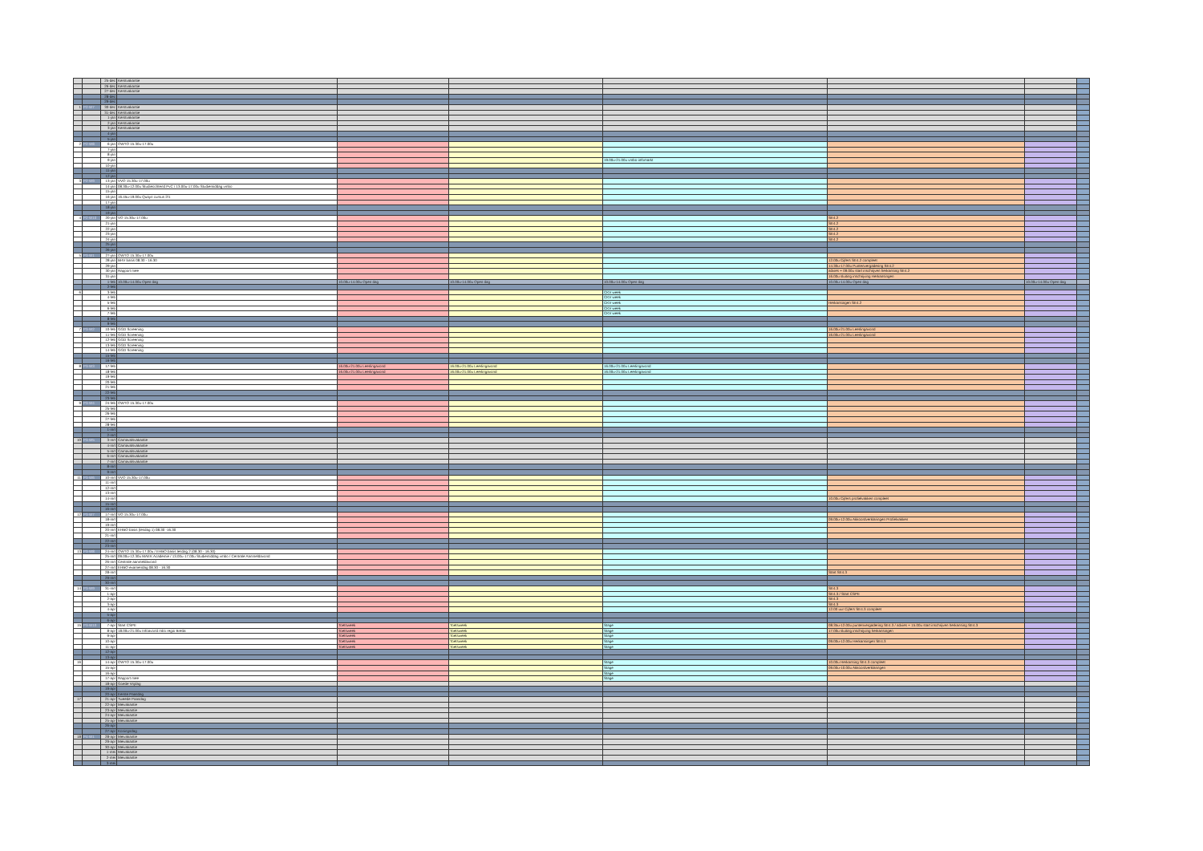| | | 25-dec | Kerstvakantie | | | | | | |
| | | 26-dec | Kerstvakantie | | | | | | |
| | | 27-dec | Kerstvakantie | | | | | | |
| | | 28-dec | | | | | | | |
| | | 29-dec | | | | | | | |
| 1 | P2-W7 | 30-dec | Kerstvakantie | | | | | | |
| | | 31-dec | Kerstvakantie | | | | | | |
| | | 1-jan | Kerstvakantie | | | | | | |
| | | 2-jan | Kerstvakantie | | | | | | |
| | | 3-jan | Kerstvakantie | | | | | | |
| | | 4-jan | | | | | | | |
| | | 5-jan | | | | | | | |
| 2 | P2-W8 | 6-jan | OWTO 15.30u-17.00u | | | | | | |
| | | 7-jan | | | | | | | |
| | | 8-jan | | | | | | | |
| | | 9-jan | | | | 19.00u-21.00u vmbo-infomarkt | | | |
| | | 10-jan | | | | | | | |
| | | 11-jan | | | | | | | |
| | | 12-jan | | | | | | | |
| 3 | P2-W9 | 13-jan | VVO 15.30u-17.00u | | | | | | |
| | | 14-jan | 08.30u-12.00u Studieochtend PvC / 13.00u-17.00u Studiemiddag vmbo | | | | | | |
| | | 15-jan | | | | | | | |
| | | 16-jan | 16.45u-19.00u Quayn cursus 2/1 | | | | | | |
| | | 17-jan | | | | | | | |
| | | 18-jan | | | | | | | |
| | | 19-jan | | | | | | | |
| 4 | P2-W10 | 20-jan | VO 15.30u-17.00u | | | | SE4.2 | | |
| | | 21-jan | | | | | SE4.2 | | |
| | | 22-jan | | | | | SE4.2 | | |
| | | 23-jan | | | | | SE4.2 | | |
| | | 24-jan | | | | | SE4.2 | | |
| | | 25-jan | | | | | | | |
| | | 26-jan | | | | | | | |
| 5 | P3-W1 | 27-jan | OWTO 15.30u-17.00u | | | | | | |
| | | 28-jan | BHV basis 08.30 - 16.30 | | | | 12.00u Cijfers SE4.2 compleet | | |
| | | 29-jan | | | | | 14.30u-17.00u Puntenvergadering SE4.2 | | |
| | | 30-jan | Rapport mee | | | | advies + 09.00u start inschrijven herkansing SE4.2 | | |
| | | 31-jan | | | | | 16.00u sluiting inschrijving Herkansingen | | |
| | | 1-feb | 10.00u-14.00u Open dag | 10.00u-14.00u Open dag | 10.00u-14.00u Open dag | 10.00u-14.00u Open dag | 10.00u-14.00u Open dag | 10.00u-14.00u Open dag | |
| | | 2-feb | | | | | | | |
| 6 | | 3-feb | | | | CKV week | | | |
| | | 4-feb | | | | CKV week | | | |
| | | 5-feb | | | | CKV week | Herkansingen SE4.2 | | |
| | | 6-feb | | | | CKV week | | | |
| | | 7-feb | | | | CKV week | | | |
| | | 8-feb | | | | | | | |
| | | 9-feb | | | | | | | |
| 7 | P3-W2 | 10-feb | GGD Screening | | | | 16.00u-21.00u Leerlingavond | | |
| | | 11-feb | GGD Screening | | | | 16.00u-21.00u Leerlingavond | | |
| | | 12-feb | GGD Screening | | | | | | |
| | | 13-feb | GGD Screening | | | | | | |
| | | 14-feb | GGD Screening | | | | | | |
| | | 15-feb | | | | | | | |
| | | 16-feb | | | | | | | |
| 8 | P3-W3 | 17-feb | | 16.00u-21.00u Leerlingavond | 16.00u-21.00u Leerlingavond | 16.00u-21.00u Leerlingavond | | | |
| | | 18-feb | | 16.00u-21.00u Leerlingavond | 16.00u-21.00u Leerlingavond | 16.00u-21.00u Leerlingavond | | | |
| | | 19-feb | | | | | | | |
| | | 20-feb | | | | | | | |
| | | 21-feb | | | | | | | |
| | | 22-feb | | | | | | | |
| | | 23-feb | | | | | | | |
| 9 | P3-W4 | 24-feb | OWTO 15.30u-17.00u | | | | | | |
| | | 25-feb | | | | | | | |
| | | 26-feb | | | | | | | |
| | | 27-feb | | | | | | | |
| | | 28-feb | | | | | | | |
| | | 1-mrt | | | | | | | |
| | | 2-mrt | | | | | | | |
| 10 | P3-W5 | 3-mrt | Carnavalsvakantie | | | | | | |
| | | 4-mrt | Carnavalsvakantie | | | | | | |
| | | 5-mrt | Carnavalsvakantie | | | | | | |
| | | 6-mrt | Carnavalsvakantie | | | | | | |
| | | 7-mrt | Carnavalsvakantie | | | | | | |
| | | 8-mrt | | | | | | | |
| | | 9-mrt | | | | | | | |
| 11 | P3-W6 | 10-mrt | VVO 15.30u-17.00u | | | | | | |
| | | 11-mrt | | | | | | | |
| | | 12-mrt | | | | | | | |
| | | 13-mrt | | | | | | | |
| | | 14-mrt | | | | | 10.00u Cijfers profielvakken compleet | | |
| | | 15-mrt | | | | | | | |
| | | 16-mrt | | | | | | | |
| 12 | P3-W7 | 17-mrt | VO 15.30u-17.00u | | | | | | |
| | | 18-mrt | | | | | 09.00u-12.00u Akkoordverklaringen Profielvakken | | |
| | | 19-mrt | | | | | | | |
| | | 20-mrt | EHBO basis (lesdag 1) 08.30 -16.30 | | | | | | |
| | | 21-mrt | | | | | | | |
| | | 22-mrt | | | | | | | |
| | | 23-mrt | | | | | | | |
| 13 | P3-W8 | 24-mrt | OWTO 15.30u-17.00u / EHBO basis lesdag 2 (08.30 - 16.30) | | | | | | |
| | | 25-mrt | 09.00u-12.30u MAEK Academie / 13.00u-17.00u Studiemiddag vmbo / Centrale Aanmeldavond | | | | | | |
| | | 26-mrt | Centrale aanmeldavond | | | | | | |
| | | 27-mrt | EHBO examendag 08.30 - 16.30 | | | | | | |
| | | 28-mrt | | | | | Start SE4.3 | | |
| | | 29-mrt | | | | | | | |
| | | 30-mrt | | | | | | | |
| 14 | P3-W9 | 31-mrt | | | | | SE4.3 | | |
| | | 1-apr | | | | | SE4.3 / Start CSPE | | |
| | | 2-apr | | | | | SE4.3 | | |
| | | 3-apr | | | | | SE4.3 | | |
| | | 4-apr | | | | | 12.00 uur Cijfers SE4.3 compleet | | |
| | | 5-apr | | | | | | | |
| | | 6-apr | | | | | | | |
| 15 | P3-W10 | 7-apr | Start CSPE | Toetsweek | Toetsweek | Stage | 08.35u-12.00u puntenvergadering SE4.3 / advies + 15.00u start inschrijven herkansing SE4.3 | | |
| | | 8-apr | 18.00u-21.00u Infoavond mbo regio Breda | Toetsweek | Toetsweek | Stage | 17.00u sluiting inschrijving herkansingen | | |
| | | 9-apr | | Toetsweek | Toetsweek | Stage | | | |
| | | 10-apr | | Toetsweek | Toetsweek | Stage | 09.00u-12.00u Herkansingen SE4.3 | | |
| | | 11-apr | | Toetsweek | Toetsweek | Stage | | | |
| | | 12-apr | | | | | | | |
| | | 13-apr | | | | | | | |
| 16 | | 14-apr | OWTO 15.30u-17.00u | | | Stage | 10.00u Herkansing SE4.3 compleet | | |
| | | 15-apr | | | | Stage | 09.00u-10.00u Akkoordverklaringen | | |
| | | 16-apr | | | | Stage | | | |
| | | 17-apr | Rapport mee | | | Stage | | | |
| | | 18-apr | Goede Vrijdag | | | | | | |
| | | 19-apr | | | | | | | |
| | | 20-apr | Eerste Paasdag | | | | | | |
| 17 | | 21-apr | Tweede Paasdag | | | | | | |
| | | 22-apr | Meivakantie | | | | | | |
| | | 23-apr | Meivakantie | | | | | | |
| | | 24-apr | Meivakantie | | | | | | |
| | | 25-apr | Meivakantie | | | | | | |
| | | 26-apr | | | | | | | |
| | | 27-apr | Koningsdag | | | | | | |
| 18 | P4-W1 | 28-apr | Meivakantie | | | | | | |
| | | 29-apr | Meivakantie | | | | | | |
| | | 30-apr | Meivakantie | | | | | | |
| | | 1-mei | Meivakantie | | | | | | |
| | | 2-mei | Meivakantie | | | | | | |
| | | 3-mei | | | | | | | |